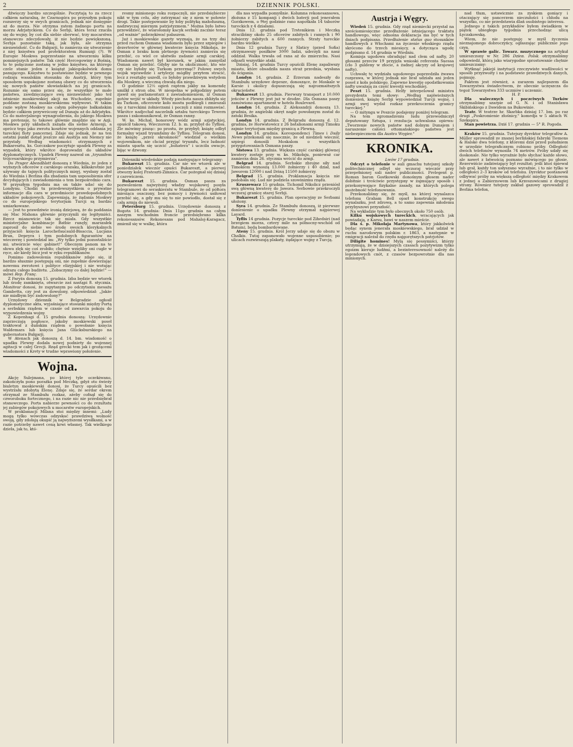2 DZIENNIK POLSKI.
dźwięczy bardzo szczególnie. Poczytają to za rzecz całkiem naturalną, że Czarnogóra po przyszłym pokoju rozszerzy się w swych granicach, jednak nie dosięgnie aż do morza. Nie otrzyma zatem żadnego portu na morzu Adrjatyckiem. Co do Serbji, która teraz rzuciła się do wojny, by coś dla siebie oberwać, trzy mocarstwa stanowczo zdecydowały, iż nie będzie powiększoną. Serbja pozostanie taką, jak była, ale otrzyma niezawisłość. Co do Bułgarji, to zamierza się utworzenie z niej księstwa pod protektoratem Rumunji (?). W Europie Moskwa poprzestanie na utworzeniu kilku pomniejszych państw. Tak część Hercegowiny z Bośnią, to te połączone zostaną w jedno księstwo, na którego czele stanie jeden z książąt jakiegokolwiek domu panującego. Księstwo to postawione będzie w pewnego rodzaju wasalskim stosunku do Austrji, który tym sposobem uspokojone zostaną obawy co do utworzenia się nowych państw słowiańskich na jej granicach. Rozumie się samo przez się, że wszystkie te małe państwa, zawdzięczające swą niezawisłość jako też istnienie moskiewskiej akcji na Wschodzie, zupełnie poddane zostaną moskiewskiemu wpływowi. W takim razie wpływ Moskwy na całym półwyspie bałkańskim będzie całkiem przywrócony od Dunaju aż do Adrjatyku. Co do materjalnego wynagrodzenia, do jakiego Moskwa ma pretensję, to takowe głównie znajdzie się w Azji. Moskwa przy układach zażąda dla siebie Armenji, a oprócz tego jako zwrotu kosztów wojennych oddania jej tureckiej floty pancernej. Zdaje się jednak, że na ten ostatni punkt dotąd jeszcze ani Austrja ani Niemcy nie przystały. Według wiadomości otrzymanych z Bukaresztu, ks. Gorczakow poczytuje upadek Plewny za wypadek, który wkrótce doprowadzi do układów dyplomatycznych. Upadek Plewny nazwał on „tryumfem trójcesarskiego przymierza".
Do Prager Abendblatt donoszą z Wiednia, że jeden z wyższych oficerów z carskiego orszaku, kilkakrotnie już używany do tajnych politycznych misyj, wysłany został do Wiednia i Berlina dla zbadania tam usposobienia sfer decydujących i zawiadomienia o tem bezpośrednio cara. W przyszłym tygodniu ma on także udać się do Londynu. Chodzi tu przedewszystkiem o prywatne informacje dla cara w przedmiocie prawdopodobnych układów pokojowych. Zapewniają, że żądania Moskwy co do europejskiego terytorjum Turcji są bardzo umiarkowane.
— Jest to prawdziwie ironią dziejową, że do poddania się Mac Mahona głównie przyczynili się legitymiści. Rzecz mianowicie tak się miała. Gdy wszystkie ministerjalne kombinacje Batbie runęły, marszałek zaprosił do siebie we środę swoich klerykalnych przyjaciół: księcia Larochefaucauld-Bisaccia, Lucjana Brun, Depeyra i tym podobnych figurantów na wieczerzę i powiedział im: „Wy tylko jedni pozostaliście mi; utwórzcie więc gabinet!" Obecnym panom na te słowa zlęk się coś zrobiło; chętnie wzięliby oni cugle w ręce, ale kiedy bicz jest w ręku republikanów.
Pomimo zadowolenia republikanów zdaje się, iż bardzo słusznie postępują oni, nie zupełnie dowierzając nowemu zwrotowi i polityce elizyjskiej i nie wotując odrazu całego budżetu. „Zobaczymy co dalej będzie!" — mówi Rep. Franç.
Z Paryża donoszą 15. grudnia. Izba będzie we wtorek lub środę zamknięta, otwarcie zaś nastąpi 8. stycznia. Moniteur donosi, że zapytanym po odczytaniu mesażu Gambetta, czy jest za dowolony, odpowiedział: „Jakże nie miałbym być zadowolony?"
Urzędowy dziennik w Belgradzie ogłosił dyplomatyczne akta, wyjaśniające stosunki między Portą a serbskim rządem w czasie od zawarcia pokoju do wypowiedzenia wojny.
Z Kopenhagi d. 15 grudnia donoszą: Urzędownie zaprzeczają pogłosce, jakoby moskiewski poseł traktował z duńskim rządem o powołanie księcia Waldemara lub księcia Jana Glücksburskiego na gubernatora Bułgarji.
W Atenach jak donoszą d. 14. bm. wiadomość o upadku Plewny dodała nowej podniety do wojennej agitacji w całej Grecji. Rząd grecki tem jak i grożącemi wiadomości z Krety w trudne wprawiony położenie.
Wojna.
Akcję Sulejmana, po której tyle oczekiwano, zakończyła pono porażka pod Meczką, gdyż oto świeży biuletyn moskiewski donosi, że Turcy opuścili bez wystrzału zdobytą Elenę. Zdaje się, że serdar ekrem otrzymał ze Stambułu rozkaz, ażeby cofnął się do czworoboku fortecznego, i na razie nic nie przedsiębrał stanowczego. Porta nabierze pewności co do rezultatu jej zabiegów pokojowych u mocarstw europejskich.
W proklamacji Milana stoi między innemi: „Ludy mogą tylko wówczas odzyskać prawdziwą wolność swoją, gdy zdołają okupić ją najwyższemi wysiłkami, a w razie potrzeby nawet ceną krwi własnej. Tak wielkiego dzieła, jak to, któ-
resmy minionego roku rozpoczęli, nie przedsiębierze nikt w tym celu, aby zatrzymać się z niem w połowie drogi. Takie postępowanie by łoby polityką małoduszną, nadzwyczaj miernym patrjotyzmem." Można było łatwo przewidzieć, że wiarołomny kacyk serbski zacznie teraz „od ważnie" pobrzękiwać pałaszem.
Już i moskiewskie gazety wyznają, że na trzy dni przed ruchem Osmana wiadomem było przez szpiegów i dezerterów w głównej kwaterze księcia Mikołaja, że Osman z braku kom pletnego żywności zamierza się przebić, co wiel ce ułatwiło zadanie armji carskiej. Wiadomem nawet był kierunek, w jakim zamyślał Osman się przebić. Gdyby nie ta okoliczność, kto wie czy nie byłoby się Turkom przerznąć? Połowę swych wojsk wprawdzie i artylerję mógłby przytem stracić, lecz z resztąby uszedł, co byłoby prawdziwym wstydem dla Moskwy, a wieczną chwałą dla niego.
O godzinie 12½ ogień raptem jakby na komendę umilkł z stron obu. W niespełna w półgodziny potem zjawił się parlamentarz z zawiadomieniem, iż Osman gotów wejść w układy. Wtedy piechota nasza zbliżyła się ku Turkom, oficerowie koło mostu podbiegli i zmieszali się z tureckimi żołnierzami i poczęli z nimi rozmawiać. Wkrótce nadjechał naczelnik sztabu tureckiego Tewern pasza i zakomunikował, że Osman ranny.
W. ks. Michał, honorowy wódz armji azjatyckiej, opuścił takową. Wieczorem 12. b. m. przybył do Tyflisu. Źle mówimy pisząc: po prostu, że przybył; książę odbył formalny wjazd tryumfalny do Tyflisu. Telegram donosi, że książę „przez skromność" wiedział o wielkim wojownikom, nie chciał przyjąć tryumfu, lecz ludność miasta uparła się uczcić „bohatera" i uczciła owacje, bijąc w dzwony.
Dzienniki wiedeńskie podają następujące telegramy:
Bukareszt 15. grudnia. Car nie we wtorek ale w poniedziałek wieczór opuści Bukareszt, a pierwej otworzy kolej Frateszti-Zimnica. Car pożegnał się dzisiaj z carewiczem.
Bukareszt 15. grudnia. Osman pasza za pozwoleniem najwyższej władzy wojskowej posyła telegramowi do seraskieratu w Stambule, że od półtora miesiąca osaczony, bez pomocy i żywności usiłował przebić się, a gdy mu się to nie powiodło, dostał się z całą armją do niewoli.
Petersburg 15. grudnia. Urzędownie donoszą z Bogota 14. grudnia: Dnia 11go grudnia na całym naszym wschodnim froncie przedsiębrano kilka rekonesansów. Rekonesans pod Mahaloj-Karagacz, zmienił się w walkę, która
dla nas wypadła pomyślnie. Kolumna rekonesansowa, złożona z 15 kompanji i dwóch baterji pod jenerałem Gorzkowem, o 9tej godzinie rano napotkała 14 taborów tureckich z 4 działami.
Dnia 12. grudnia pod Trstenikiem i Meczką straciliśmy około 25 oficerów zabitych i rannych i 90 żołnierzy zabitych a 600 rannych. Straty tureckie bardzo wielkie.
Dnia 12 grudnia Turcy z Slaticy (przed Sofia) otrzymawszy posiłków 3000 ludzi, uderzyli na nasz oddział. Walka trwała od rana aż do zmierzchu. Nasi odparli wszystkie ataki.
Dzisiaj, 14. grudnia Turcy opuścili Elenę zapaliwszy miasto, które obsadziła nasza straż przednia, wysłana do ścigania.
Londyn 14. grudnia. Z Erzerum nadeszły do Stambułu urzędowe depesze, donoszące, że Moskale w Karsie i okolicy dopuszczają się najrozmaitszych okrucieństw.
Bukareszt 13. grudnia. Pierwszy transport z 10.000 jeńców z Plewny jest już w drodze. Dla Osmana paszy zamówiono apartament w hotelu Boulevard.
Londyn 14. grudnia. Z Aleksandrji donoszą 13. grudnia, że angielski okręt nagle powołanym został do zatoki Besika.
Londyn 14. grudnia. Z Belgradu donoszą d. 12. grudnia, że Horwatowicz z 26 batalionami armji Timoku zajmie terytorjum między granicą a Plewną.
Londyn 14. grudnia. Korespondenci Times i Daily News przekonali się naocznie, że od niedzieli wieczór, szpiegi donosili Moskalom o wszystkich przygotowaniach Osmana paszy.
Sistowa 13. grudnia. Większa część carskiej głównej kwatery zostaje przy w. ks. Mikołaju, ponieważ car zamierza dnia 26. stycznia wrócić do armji.
Belgrad 14. grudnia. Serbskie zbrojne siły nad Timokiem wynoszą 13.000 żołnierzy i 40 dział, nad Jaworem 12000 i nad Driną 11500 żołnierzy.
Belgrad 15. grudnia. Proklamacja księcia nie podobała się. Lud nie podziela szowinizmu rządu.
Kruszewacz 15 grudnia. Tichomil Nikolicz przeniósł swą główną kwaterę do Jawora. Serbowie przekroczyli wczoraj granicę starej Serbji.
Bukareszt 15. grudnia. Plan operacyjny ze Serbami ułożony.
Syra 14. grudnia. Ze Stambułu donoszą, iż pierwsze doniesienie o upadku Plewny otrzymał najpierwej Layard.
Tyflis 14 grudnia. Pozycje tureckie pod Zihedsiri (nad brzegiem morza, cztery mile na północny-wschód od Batum), będą bombardowane.
Ateny 15. grudnia. Król Jerzy udaje się do obozu w Chalkis. Tutaj zapanowało wojenne usposobienie; po ulicach rozwieszają plakaty, żądające wojny z Turcją.
Austrja i Węgry.
Wiedeń 15. grudnia. Gdy rząd niemiecki przystał na sześciomiesięczne przedłużenie istniejącego traktatu handlowego, więc odnośna deklaracja ma być w tych dniach podpisana. Przedłużenie status quo stosunków handlowych z Włochami na życzenie włoskiego rządu skrócono do trzech miesięcy, a dotycząca ugodę podpisano d. 14 grudnia w Wiedniu.
Komisja ugodowa obradująć nad cłem od nafty, 20 głosami przeciw 19 przyjęła wnioski referenta Suessa (cło 3 guldeny w złocie, a żadnej akcyzy od krajowej nafty).
Uchwałę tę wydziału ugodowego poprzedziła żwawa rozprawa, w której jednak nie brał udziału ani jeden poseł z koła polskiego. Zapewne kwestję opodatkowania nafty uważają za część kwestji wschodniej.
Peszt 15. grudnia. Helfy interpelował ministra prezydenta temi słowy: „Według najświeższych doniesień, książę Serbji wypowiedział Turcji wojnę, i armji swej wydał rozkaz przekroczenia granicy tureckiej."
— O mityngu w Peszcie podajemy poniżej telegram.
Na tem zgromadzeniu ludu przewodniczył deputowany Sztupa, i rezolucja uchwalona opiewa: „Tworzenie nowych państw nad dolnym Dunajem i naruszenie całości ottomańskiego państwa jest niebezpiecznem dla Austro Węgier."
KRONIKA.
Lwów 17 grudnia.
Odczyt o telefonie w auli gmachu tutejszej szkoły politechnicznej odbył się wczoraj wieczór przy przepełnionej sali nader publiczności. Prelegent p. Roman baron Gostkowski donośnym głosem nader dobitnie i treściwie przystępny w zajmujący sposób i przekonywające fizykalne zasady, na których polega możebność telefonowania.
Przekonaliśmy się, że myśl, na której wynalazca telefonu Graham Bell oparł konstrukcję swego wynalazku, jest zdrową, a to samo zapewnia młodemu przybyszowi przyszłość.
Na wykładzie tym było obecnych około 750 osób.
Kilku wojskowych tureckich, wracających jak powiadają, z Karsu, bawi w naszem mieście.
Dla ś. p. Mikołaja Martynowa, który jakkolwiek będąc synem jenerała moskiewskiego, brał udział w ruchu narodowym polskim r. 1863, a następnie w emigracji należał do rzędu najgorętszych patrjotów.
Diligite homines! Mylą się pessymiści, którzy utrzymują, że w dzisiejszych czasach pozytywizm tylko egoizm kieruje ludźmi, a bezinteresowność należy do legendowych cnót, z czasów bezpowrotnie dla nas minionych.
nad tłum, ustawicznie za zyskiem goniący i otaczający się pancerzem nieczułości i chłodu na wszystko, co nie przedstawia dlań osobistego interesu.
Jednego z takich przykładów byłem świadkiem w piątek ubiegłego tygodnia przechodząc ulicą Łyczakowską.
Wiem, że nie postępuję w myśl życzenia nieznajomego dobroczyńcy, ogłaszając publicznie jego czyn.
W sprawie galic. Towarz. muzycznego na artykuł umieszczony w Nr. 286 Dzien. Polsk. otrzymaliśmy odpowiedź, którą jako wiarygodne sprostowanie chętnie umieszczamy:
Wytknąć jakiejś instytucji rzeczywiste wadliwości w sposób przyzwoity i na podstawie prawdziwych danych, pojmuję.
Faktem jest również, a zarazem najlepszem dla Towarzystwa świadectwem, że obecnie uczęszcza do tegoż Towarzystwa 333 uczniów i uczennic.
H. P.
Dla walecznych i poczciwych Turków otrzymaliśmy szarpie od G. N. i od Stanisława Skibińskiego z Dawidem na Bukowinie.
Teatr. W teatrze hr. Skarbka dzisiaj 17. bm. po raz drugi „Poskromienie złośnicy," komedja w 5 aktach W. Szekspira.
Stan powietrza. Dziś 17. grudnia — 5° R. Pogoda.
Kraków 15. grudnia. Tutejszy dyrektor telegrafów A. Müller sprowadził ze znanej berlińskiej fabryki Tiemens & Halske dwa telefony, z któremi dziś przed południem w urzędzie telegraficznym robiono próby. Odległość dwóch telefonów wynosiła 74 metrów. Próby udały się doskonale. Nie tylko wyraźnie było słychać każde słowo, ale nawet z łatwością poznano mówiącego po głosie. Rezerwiście zadziwiający był rezultat; jeśli ktoś śpiewał lub grał, każdy ton usłyszano wyraźnie, i to nie tylko w odległości 2–3 kroków od telefonu. Dyrektor postanowił odbywać próby na większą odległość między Krakowem z jednej a Zabierzowem lub Krzeszowicami z drugiej strony. Równiez tutejszy zakład gazowy sprowadził z Berlina telefon,